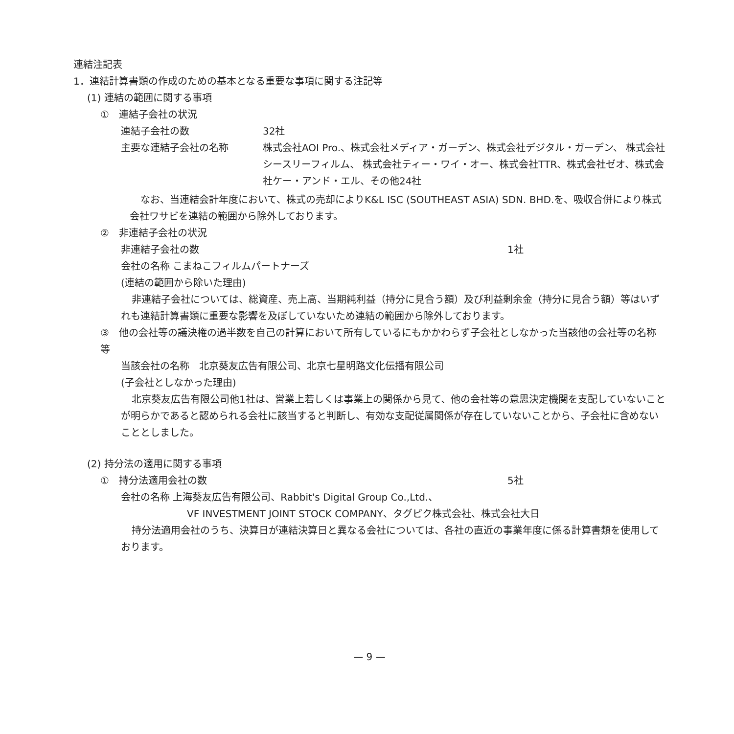連結注記表
1．連結計算書類の作成のための基本となる重要な事項に関する注記等
(1) 連結の範囲に関する事項
①　連結子会社の状況
連結子会社の数 32社
主要な連結子会社の名称 株式会社AOI Pro.、株式会社メディア・ガーデン、株式会社デジタル・ガーデン、 株式会社シースリーフィルム、 株式会社ティー・ワイ・オー、株式会社TTR、株式会社ゼオ、株式会社ケー・アンド・エル、その他24社
なお、当連結会計年度において、株式の売却によりK&L ISC (SOUTHEAST ASIA) SDN. BHD.を、吸収合併により株式会社ワサビを連結の範囲から除外しております。
②　非連結子会社の状況
非連結子会社の数 1社
会社の名称 こまねこフィルムパートナーズ
(連結の範囲から除いた理由)
非連結子会社については、総資産、売上高、当期純利益（持分に見合う額）及び利益剰余金（持分に見合う額）等はいずれも連結計算書類に重要な影響を及ぼしていないため連結の範囲から除外しております。
③　他の会社等の議決権の過半数を自己の計算において所有しているにもかかわらず子会社としなかった当該他の会社等の名称等
当該会社の名称　北京葵友広告有限公司、北京七星明路文化伝播有限公司
(子会社としなかった理由)
北京葵友広告有限公司他1社は、営業上若しくは事業上の関係から見て、他の会社等の意思決定機関を支配していないことが明らかであると認められる会社に該当すると判断し、有効な支配従属関係が存在していないことから、子会社に含めないこととしました。
(2) 持分法の適用に関する事項
①　持分法適用会社の数 5社
会社の名称 上海葵友広告有限公司、Rabbit's Digital Group Co.,Ltd.、
VF INVESTMENT JOINT STOCK COMPANY、タグピク株式会社、株式会社大日
持分法適用会社のうち、決算日が連結決算日と異なる会社については、各社の直近の事業年度に係る計算書類を使用しております。
— 9 —